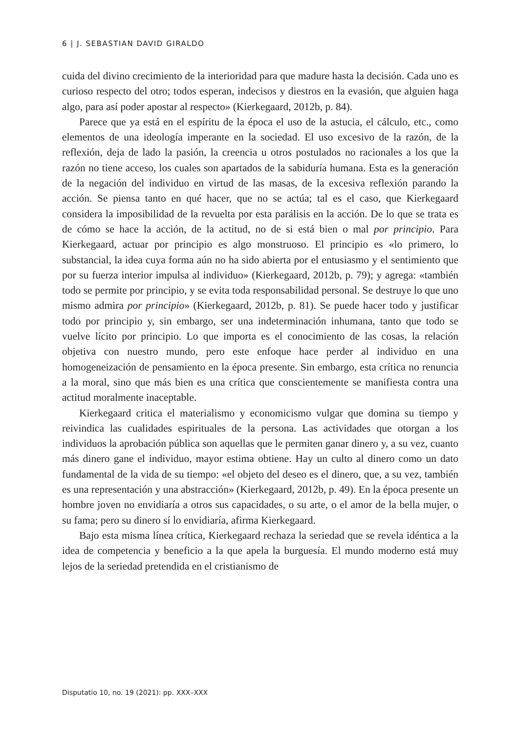6 | J. SEBASTIAN DAVID GIRALDO
cuida del divino crecimiento de la interioridad para que madure hasta la decisión. Cada uno es curioso respecto del otro; todos esperan, indecisos y diestros en la evasión, que alguien haga algo, para así poder apostar al respecto» (Kierkegaard, 2012b, p. 84).
Parece que ya está en el espíritu de la época el uso de la astucia, el cálculo, etc., como elementos de una ideología imperante en la sociedad. El uso excesivo de la razón, de la reflexión, deja de lado la pasión, la creencia u otros postulados no racionales a los que la razón no tiene acceso, los cuales son apartados de la sabiduría humana. Esta es la generación de la negación del individuo en virtud de las masas, de la excesiva reflexión parando la acción. Se piensa tanto en qué hacer, que no se actúa; tal es el caso, que Kierkegaard considera la imposibilidad de la revuelta por esta parálisis en la acción. De lo que se trata es de cómo se hace la acción, de la actitud, no de si está bien o mal por principio. Para Kierkegaard, actuar por principio es algo monstruoso. El principio es «lo primero, lo substancial, la idea cuya forma aún no ha sido abierta por el entusiasmo y el sentimiento que por su fuerza interior impulsa al individuo» (Kierkegaard, 2012b, p. 79); y agrega: «también todo se permite por principio, y se evita toda responsabilidad personal. Se destruye lo que uno mismo admira por principio» (Kierkegaard, 2012b, p. 81). Se puede hacer todo y justificar todo por principio y, sin embargo, ser una indeterminación inhumana, tanto que todo se vuelve lícito por principio. Lo que importa es el conocimiento de las cosas, la relación objetiva con nuestro mundo, pero este enfoque hace perder al individuo en una homogeneización de pensamiento en la época presente. Sin embargo, esta crítica no renuncia a la moral, sino que más bien es una crítica que conscientemente se manifiesta contra una actitud moralmente inaceptable.
Kierkegaard critica el materialismo y economicismo vulgar que domina su tiempo y reivindica las cualidades espirituales de la persona. Las actividades que otorgan a los individuos la aprobación pública son aquellas que le permiten ganar dinero y, a su vez, cuanto más dinero gane el individuo, mayor estima obtiene. Hay un culto al dinero como un dato fundamental de la vida de su tiempo: «el objeto del deseo es el dinero, que, a su vez, también es una representación y una abstracción» (Kierkegaard, 2012b, p. 49). En la época presente un hombre joven no envidiaría a otros sus capacidades, o su arte, o el amor de la bella mujer, o su fama; pero su dinero sí lo envidiaría, afirma Kierkegaard.
Bajo esta misma línea crítica, Kierkegaard rechaza la seriedad que se revela idéntica a la idea de competencia y beneficio a la que apela la burguesía. El mundo moderno está muy lejos de la seriedad pretendida en el cristianismo de
Disputatio 10, no. 19 (2021): pp. XXX–XXX